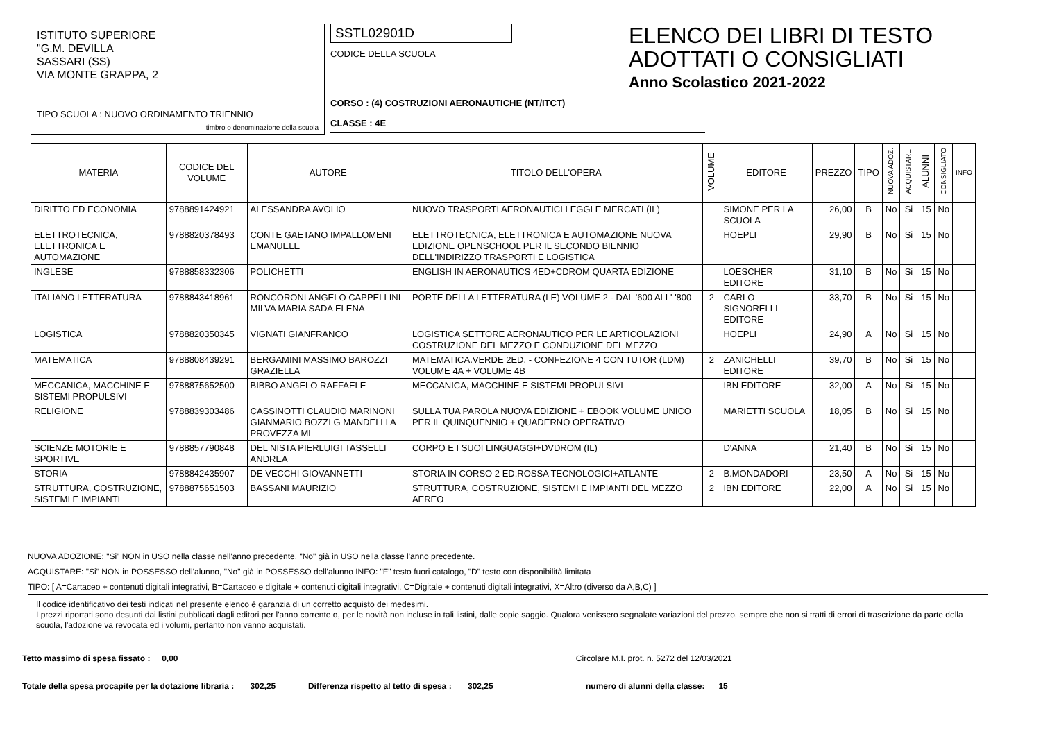ISTITUTO SUPERIORE
"G.M. DEVILLA
SASSARI (SS)
VIA MONTE GRAPPA, 2
TIPO SCUOLA : NUOVO ORDINAMENTO TRIENNIO
timbro o denominazione della scuola
SSTL02901D
CODICE DELLA SCUOLA
CORSO : (4) COSTRUZIONI AERONAUTICHE (NT/ITCT)
CLASSE : 4E
ELENCO DEI LIBRI DI TESTO
ADOTTATI O CONSIGLIATI
Anno Scolastico 2021-2022
| MATERIA | CODICE DEL VOLUME | AUTORE | TITOLO DELL'OPERA | VOLUME | EDITORE | PREZZO | TIPO | NUOVA ADOZ. | ACQUISTARE | ALUNNI | CONSIGLIATO | INFO |
| --- | --- | --- | --- | --- | --- | --- | --- | --- | --- | --- | --- | --- |
| DIRITTO ED ECONOMIA | 9788891424921 | ALESSANDRA AVOLIO | NUOVO TRASPORTI AERONAUTICI LEGGI E MERCATI (IL) | | SIMONE PER LA SCUOLA | 26,00 | B | No | Si | 15 | No | |
| ELETTROTECNICA, ELETTRONICA E AUTOMAZIONE | 9788820378493 | CONTE GAETANO IMPALLOMENI EMANUELE | ELETTROTECNICA, ELETTRONICA E AUTOMAZIONE NUOVA EDIZIONE OPENSCHOOL PER IL SECONDO BIENNIO DELL'INDIRIZZO TRASPORTI E LOGISTICA | | HOEPLI | 29,90 | B | No | Si | 15 | No | |
| INGLESE | 9788858332306 | POLICHETTI | ENGLISH IN AERONAUTICS 4ED+CDROM QUARTA EDIZIONE | | LOESCHER EDITORE | 31,10 | B | No | Si | 15 | No | |
| ITALIANO LETTERATURA | 9788843418961 | RONCORONI ANGELO CAPPELLINI MILVA MARIA SADA ELENA | PORTE DELLA LETTERATURA (LE) VOLUME 2 - DAL '600 ALL' '800 | 2 | CARLO SIGNORELLI EDITORE | 33,70 | B | No | Si | 15 | No | |
| LOGISTICA | 9788820350345 | VIGNATI GIANFRANCO | LOGISTICA SETTORE AERONAUTICO PER LE ARTICOLAZIONI COSTRUZIONE DEL MEZZO E CONDUZIONE DEL MEZZO | | HOEPLI | 24,90 | A | No | Si | 15 | No | |
| MATEMATICA | 9788808439291 | BERGAMINI MASSIMO BAROZZI GRAZIELLA | MATEMATICA.VERDE 2ED. - CONFEZIONE 4 CON TUTOR (LDM) VOLUME 4A + VOLUME 4B | 2 | ZANICHELLI EDITORE | 39,70 | B | No | Si | 15 | No | |
| MECCANICA, MACCHINE E SISTEMI PROPULSIVI | 9788875652500 | BIBBO ANGELO RAFFAELE | MECCANICA, MACCHINE E SISTEMI PROPULSIVI | | IBN EDITORE | 32,00 | A | No | Si | 15 | No | |
| RELIGIONE | 9788839303486 | CASSINOTTI CLAUDIO MARINONI GIANMARIO BOZZI G MANDELLI A PROVEZZA ML | SULLA TUA PAROLA NUOVA EDIZIONE + EBOOK VOLUME UNICO PER IL QUINQUENNIO + QUADERNO OPERATIVO | | MARIETTI SCUOLA | 18,05 | B | No | Si | 15 | No | |
| SCIENZE MOTORIE E SPORTIVE | 9788857790848 | DEL NISTA PIERLUIGI TASSELLI ANDREA | CORPO E I SUOI LINGUAGGI+DVDROM (IL) | | D'ANNA | 21,40 | B | No | Si | 15 | No | |
| STORIA | 9788842435907 | DE VECCHI GIOVANNETTI | STORIA IN CORSO 2 ED.ROSSA TECNOLOGICI+ATLANTE | 2 | B.MONDADORI | 23,50 | A | No | Si | 15 | No | |
| STRUTTURA, COSTRUZIONE, SISTEMI E IMPIANTI | 9788875651503 | BASSANI MAURIZIO | STRUTTURA, COSTRUZIONE, SISTEMI E IMPIANTI DEL MEZZO AEREO | 2 | IBN EDITORE | 22,00 | A | No | Si | 15 | No | |
NUOVA ADOZIONE: "Si" NON in USO nella classe nell'anno precedente, "No" già in USO nella classe l'anno precedente.
ACQUISTARE: "Si" NON in POSSESSO dell'alunno, "No" già in POSSESSO dell'alunno INFO: "F" testo fuori catalogo, "D" testo con disponibilità limitata
TIPO: [ A=Cartaceo + contenuti digitali integrativi, B=Cartaceo e digitale + contenuti digitali integrativi, C=Digitale + contenuti digitali integrativi, X=Altro (diverso da A,B,C) ]
Il codice identificativo dei testi indicati nel presente elenco è garanzia di un corretto acquisto dei medesimi.
I prezzi riportati sono desunti dai listini pubblicati dagli editori per l'anno corrente o, per le novità non incluse in tali listini, dalle copie saggio. Qualora venissero segnalate variazioni del prezzo, sempre che non si tratti di errori di trascrizione da parte della scuola, l'adozione va revocata ed i volumi, pertanto non vanno acquistati.
Tetto massimo di spesa fissato : 0,00 Circolare M.I. prot. n. 5272 del 12/03/2021
Totale della spesa procapite per la dotazione libraria : 302,25 Differenza rispetto al tetto di spesa : 302,25 numero di alunni della classe: 15